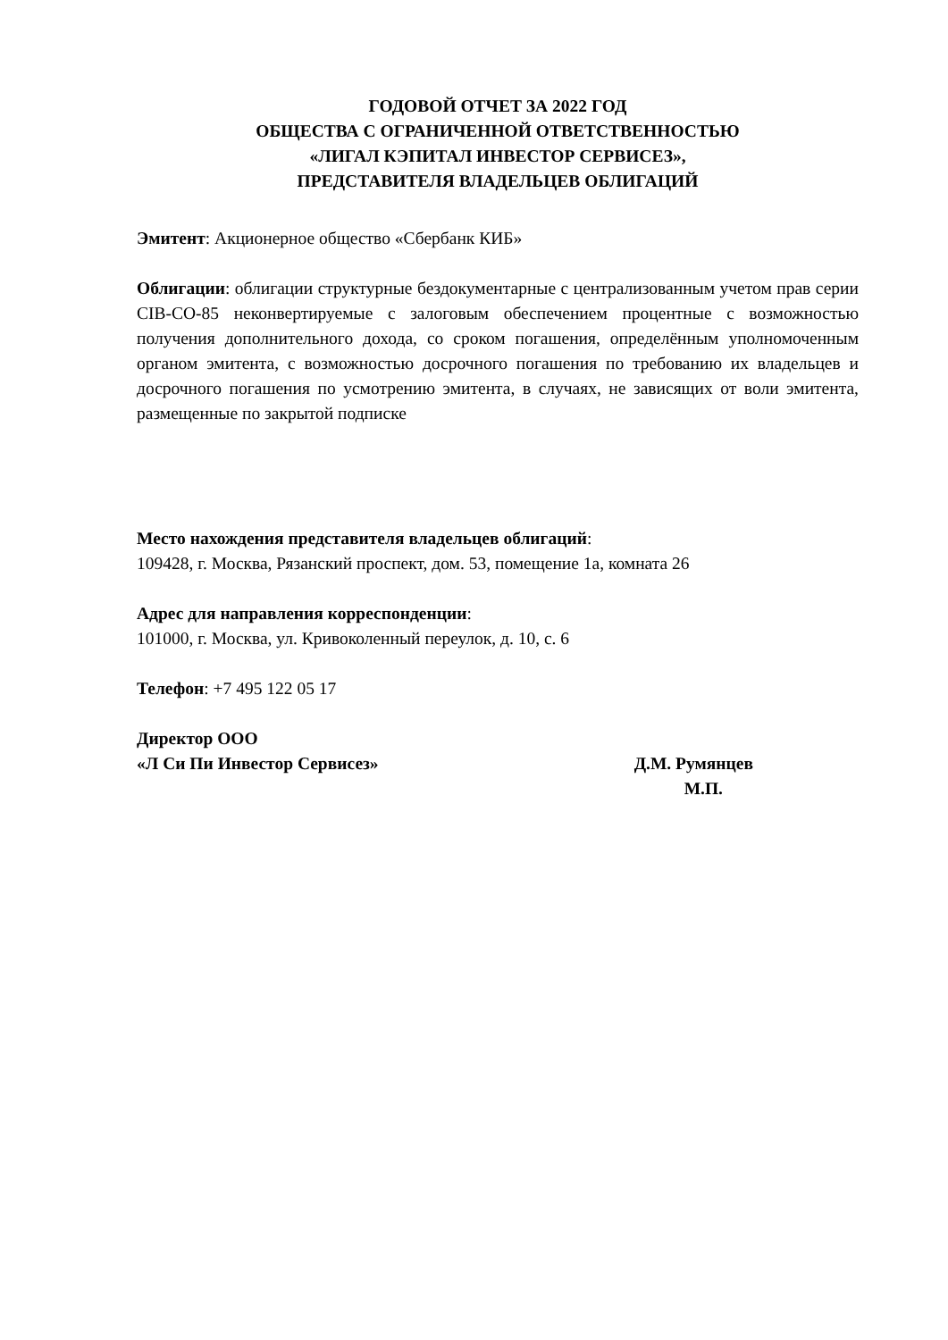ГОДОВОЙ ОТЧЕТ ЗА 2022 ГОД
ОБЩЕСТВА С ОГРАНИЧЕННОЙ ОТВЕТСТВЕННОСТЬЮ
«ЛИГАЛ КЭПИТАЛ ИНВЕСТОР СЕРВИСЕЗ»,
ПРЕДСТАВИТЕЛЯ ВЛАДЕЛЬЦЕВ ОБЛИГАЦИЙ
Эмитент: Акционерное общество «Сбербанк КИБ»
Облигации: облигации структурные бездокументарные с централизованным учетом прав серии CIB-CO-85 неконвертируемые с залоговым обеспечением процентные с возможностью получения дополнительного дохода, со сроком погашения, определённым уполномоченным органом эмитента, с возможностью досрочного погашения по требованию их владельцев и досрочного погашения по усмотрению эмитента, в случаях, не зависящих от воли эмитента, размещенные по закрытой подписке
Место нахождения представителя владельцев облигаций:
109428, г. Москва, Рязанский проспект, дом. 53, помещение 1а, комната 26
Адрес для направления корреспонденции:
101000, г. Москва, ул. Кривоколенный переулок, д. 10, с. 6
Телефон: +7 495 122 05 17
Директор ООО
«Л Си Пи Инвестор Сервисез» Д.М. Румянцев
М.П.